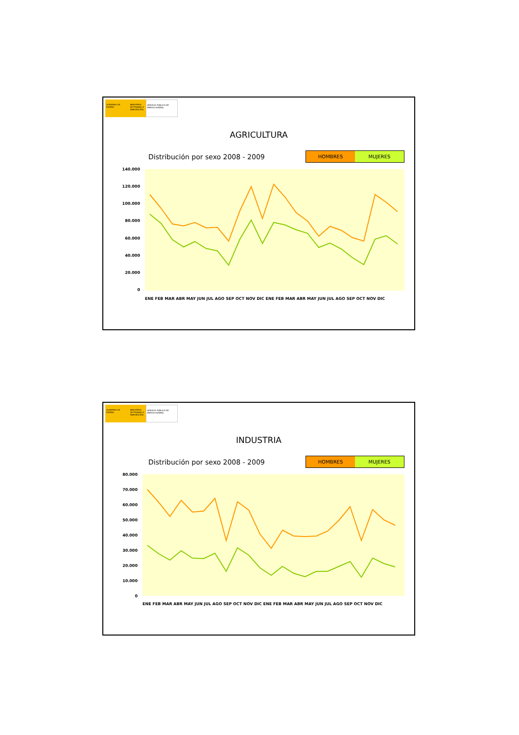GOBIERNO DE ESPAÑA MINISTERIO DE TRABAJO E INMIGRACIÓN
SERVICIO PÚBLICO DE EMPLEO ESTATAL
AGRICULTURA
Distribución por sexo 2008 - 2009
HOMBRES MUJERES
140.000
120.000
100.000
80.000
60.000
40.000
20.000
0
ENE FEB MAR ABR MAY JUN JUL AGO SEP OCT NOV DIC ENE FEB MAR ABR MAY JUN JUL AGO SEP OCT NOV DIC
GOBIERNO DE ESPAÑA MINISTERIO DE TRABAJO E INMIGRACIÓN
SERVICIO PÚBLICO DE EMPLEO ESTATAL
INDUSTRIA
Distribución por sexo 2008 - 2009
HOMBRES MUJERES
80.000
70.000
60.000
50.000
40.000
30.000
20.000
10.000
0
ENE FEB MAR ABR MAY JUN JUL AGO SEP OCT NOV DIC ENE FEB MAR ABR MAY JUN JUL AGO SEP OCT NOV DIC